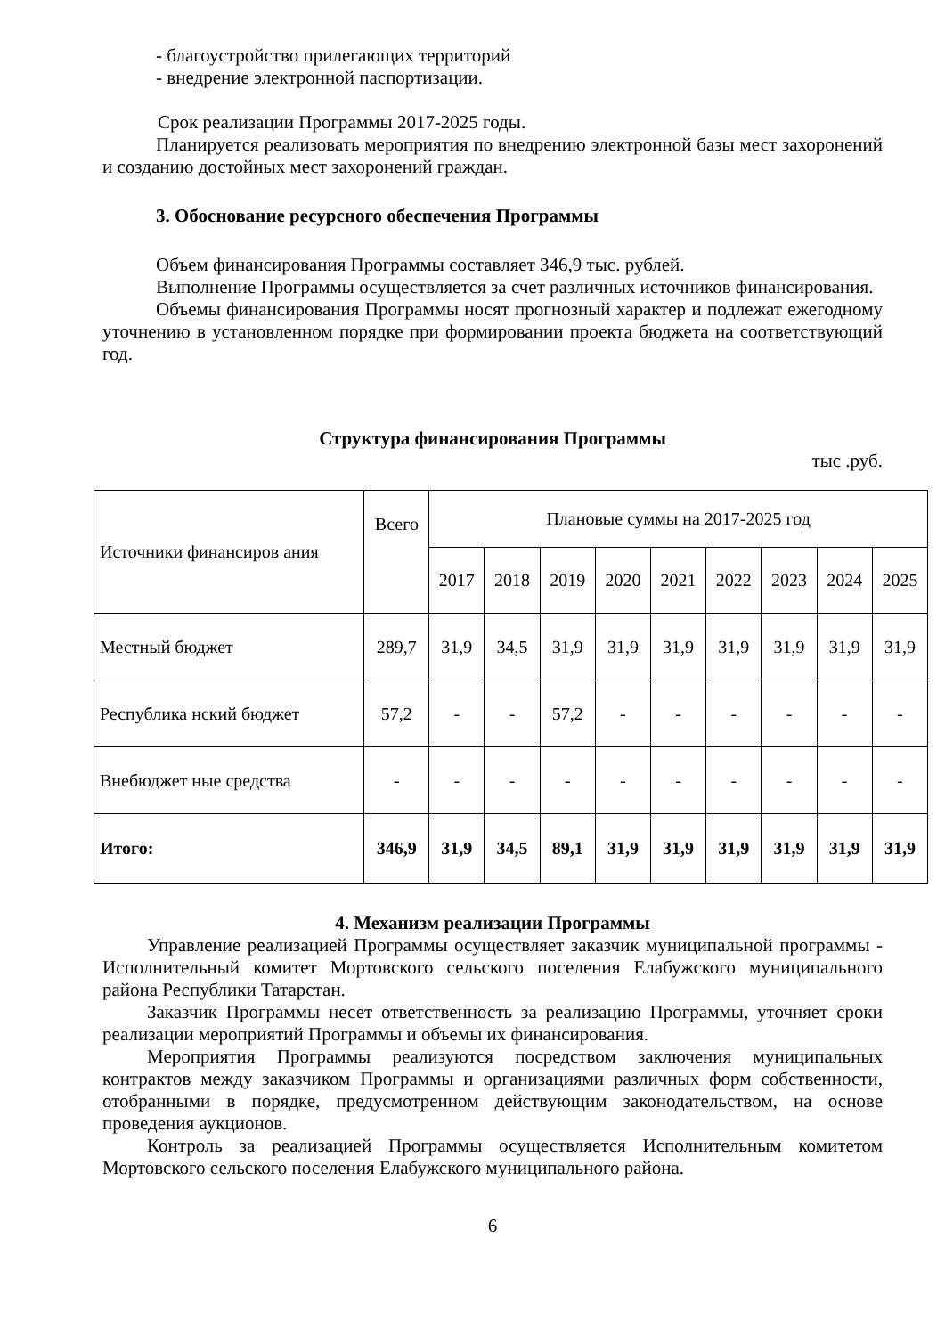- благоустройство прилегающих территорий
- внедрение электронной паспортизации.
Срок реализации Программы 2017-2025 годы.
Планируется реализовать мероприятия по внедрению электронной базы мест захоронений и созданию достойных мест захоронений граждан.
3. Обоснование ресурсного обеспечения Программы
Объем финансирования Программы составляет 346,9 тыс. рублей.
Выполнение Программы осуществляется за счет различных источников финансирования.
Объемы финансирования Программы носят прогнозный характер и подлежат ежегодному уточнению в установленном порядке при формировании проекта бюджета на соответствующий год.
Структура финансирования Программы
тыс .руб.
| Источники финансиров ания | Всего | Плановые суммы на 2017-2025 год | | | | | | | | |
| | | 2017 | 2018 | 2019 | 2020 | 2021 | 2022 | 2023 | 2024 | 2025 |
| Местный бюджет | 289,7 | 31,9 | 34,5 | 31,9 | 31,9 | 31,9 | 31,9 | 31,9 | 31,9 | 31,9 |
| Республика нский бюджет | 57,2 | - | - | 57,2 | - | - | - | - | - | - |
| Внебюджет ные средства | - | - | - | - | - | - | - | - | - | - |
| Итого: | 346,9 | 31,9 | 34,5 | 89,1 | 31,9 | 31,9 | 31,9 | 31,9 | 31,9 | 31,9 |
4. Механизм реализации Программы
Управление реализацией Программы осуществляет заказчик муниципальной программы - Исполнительный комитет Мортовского сельского поселения Елабужского муниципального района Республики Татарстан.
Заказчик Программы несет ответственность за реализацию Программы, уточняет сроки реализации мероприятий Программы и объемы их финансирования.
Мероприятия Программы реализуются посредством заключения муниципальных контрактов между заказчиком Программы и организациями различных форм собственности, отобранными в порядке, предусмотренном действующим законодательством, на основе проведения аукционов.
Контроль за реализацией Программы осуществляется Исполнительным комитетом Мортовского сельского поселения Елабужского муниципального района.
6